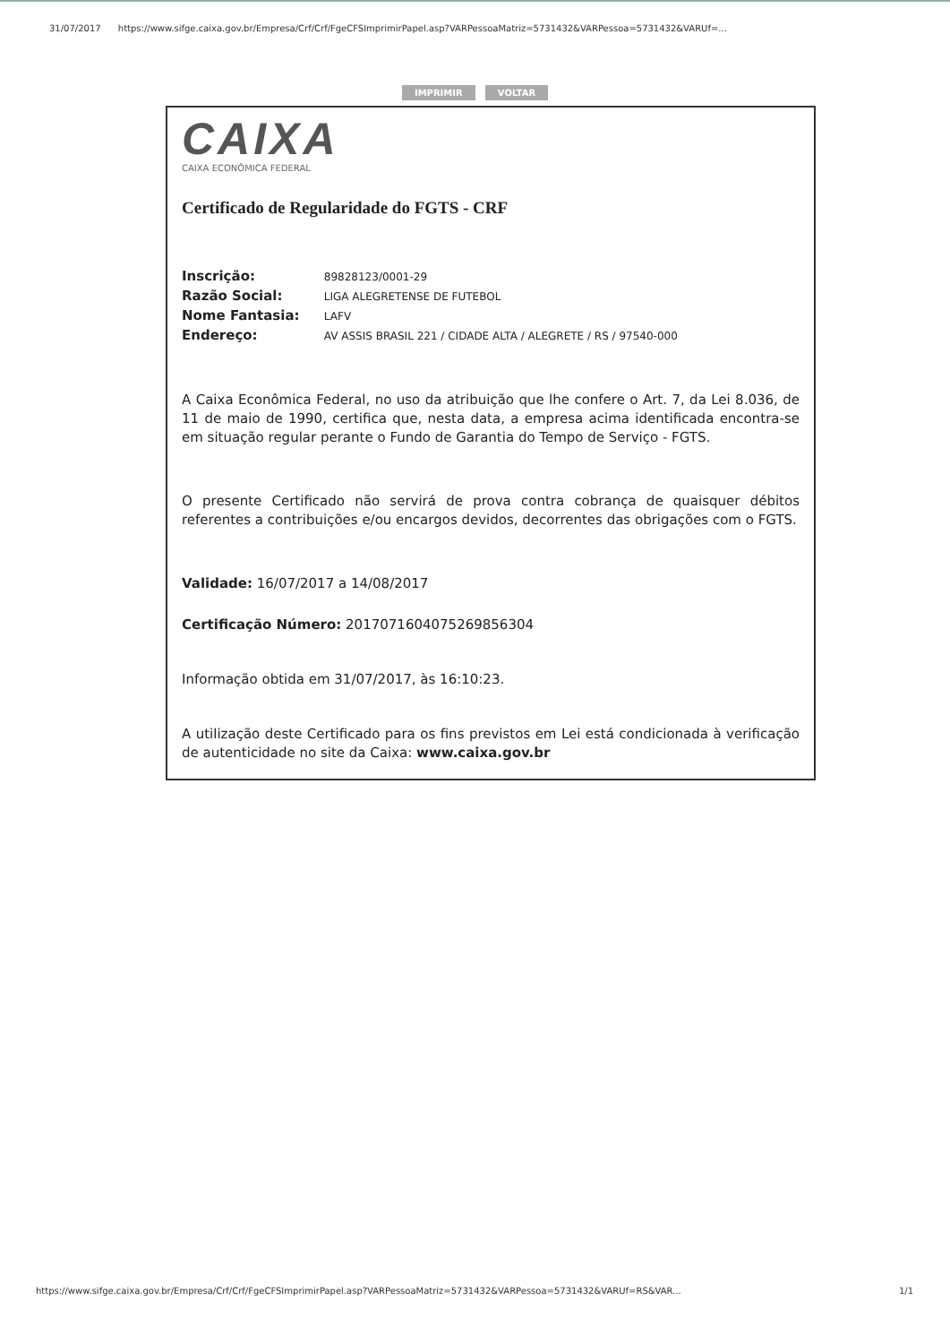31/07/2017 https://www.sifge.caixa.gov.br/Empresa/Crf/Crf/FgeCFSImprimirPapel.asp?VARPessoaMatriz=5731432&VARPessoa=5731432&VARUf=...
IMPRIMIR VOLTAR
CAIXA
CAIXA ECONÔMICA FEDERAL
Certificado de Regularidade do FGTS - CRF
Inscrição: 89828123/0001-29
Razão Social: LIGA ALEGRETENSE DE FUTEBOL
Nome Fantasia: LAFV
Endereço: AV ASSIS BRASIL 221 / CIDADE ALTA / ALEGRETE / RS / 97540-000
A Caixa Econômica Federal, no uso da atribuição que lhe confere o Art. 7, da Lei 8.036, de 11 de maio de 1990, certifica que, nesta data, a empresa acima identificada encontra-se em situação regular perante o Fundo de Garantia do Tempo de Serviço - FGTS.
O presente Certificado não servirá de prova contra cobrança de quaisquer débitos referentes a contribuições e/ou encargos devidos, decorrentes das obrigações com o FGTS.
Validade: 16/07/2017 a 14/08/2017
Certificação Número: 2017071604075269856304
Informação obtida em 31/07/2017, às 16:10:23.
A utilização deste Certificado para os fins previstos em Lei está condicionada à verificação de autenticidade no site da Caixa: www.caixa.gov.br
https://www.sifge.caixa.gov.br/Empresa/Crf/Crf/FgeCFSImprimirPapel.asp?VARPessoaMatriz=5731432&VARPessoa=5731432&VARUf=RS&VAR... 1/1